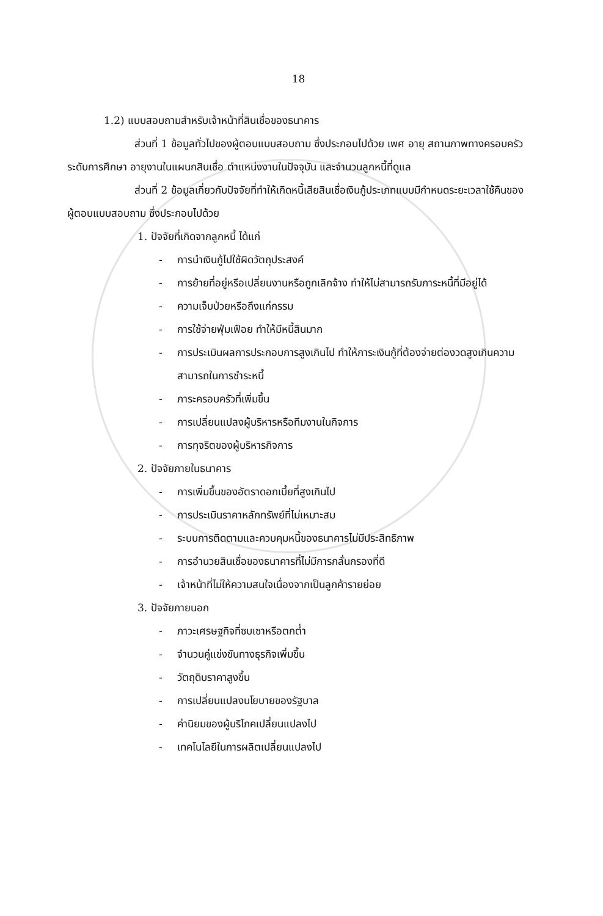18
1.2) แบบสอบถามสำหรับเจ้าหน้าที่สินเชื่อของธนาคาร
ส่วนที่ 1 ข้อมูลทั่วไปของผู้ตอบแบบสอบถาม ซึ่งประกอบไปด้วย เพศ อายุ สถานภาพทางครอบครัว ระดับการศึกษา อายุงานในแผนกสินเชื่อ ตำแหน่งงานในปัจจุบัน และจำนวนลูกหนี้ที่ดูแล
ส่วนที่ 2 ข้อมูลเกี่ยวกับปัจจัยที่ทำให้เกิดหนี้เสียสินเชื่อเงินกู้ประเภทแบบมีกำหนดระยะเวลาใช้คืนของผู้ตอบแบบสอบถาม ซึ่งประกอบไปด้วย
1. ปัจจัยที่เกิดจากลูกหนี้ ได้แก่
- การนำเงินกู้ไปใช้ผิดวัตถุประสงค์
- การย้ายที่อยู่หรือเปลี่ยนงานหรือถูกเลิกจ้าง ทำให้ไม่สามารถรับภาระหนี้ที่มีอยู่ได้
- ความเจ็บป่วยหรือถึงแก่กรรม
- การใช้จ่ายฟุ่มเฟือย ทำให้มีหนี้สินมาก
- การประเมินผลการประกอบการสูงเกินไป ทำให้ภาระเงินกู้ที่ต้องจ่ายต่องวดสูงเกินความสามารถในการชำระหนี้
- ภาระครอบครัวที่เพิ่มขึ้น
- การเปลี่ยนแปลงผู้บริหารหรือทีมงานในกิจการ
- การทุจริตของผู้บริหารกิจการ
2. ปัจจัยภายในธนาคาร
- การเพิ่มขึ้นของอัตราดอกเบี้ยที่สูงเกินไป
- การประเมินราคาหลักทรัพย์ที่ไม่เหมาะสม
- ระบบการติดตามและควบคุมหนี้ของธนาคารไม่มีประสิทธิภาพ
- การอำนวยสินเชื่อของธนาคารที่ไม่มีการกลั่นกรองที่ดี
- เจ้าหน้าที่ไม่ให้ความสนใจเนื่องจากเป็นลูกค้ารายย่อย
3. ปัจจัยภายนอก
- ภาวะเศรษฐกิจที่ซบเซาหรือตกต่ำ
- จำนวนคู่แข่งขันทางธุรกิจเพิ่มขึ้น
- วัตถุดิบราคาสูงขึ้น
- การเปลี่ยนแปลงนโยบายของรัฐบาล
- ค่านิยมของผู้บริโภคเปลี่ยนแปลงไป
- เทคโนโลยีในการผลิตเปลี่ยนแปลงไป